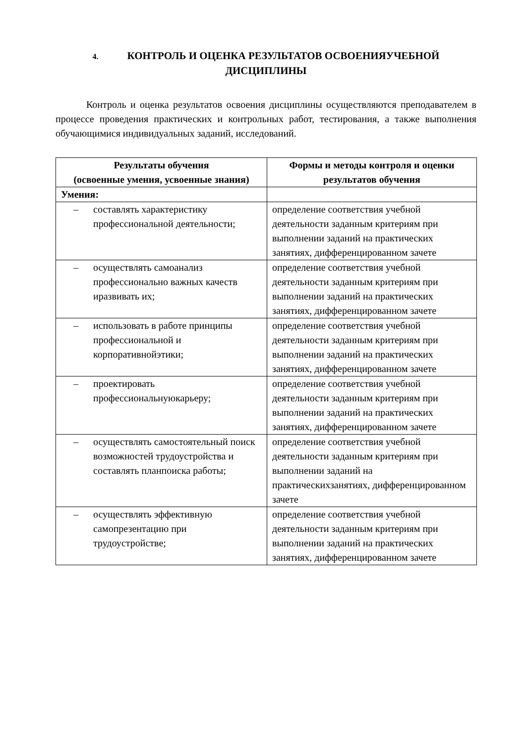4. КОНТРОЛЬ И ОЦЕНКА РЕЗУЛЬТАТОВ ОСВОЕНИЯУЧЕБНОЙ ДИСЦИПЛИНЫ
Контроль и оценка результатов освоения дисциплины осуществляются преподавателем в процессе проведения практических и контрольных работ, тестирования, а также выполнения обучающимися индивидуальных заданий, исследований.
| Результаты обучения (освоенные умения, усвоенные знания) | Формы и методы контроля и оценки результатов обучения |
| --- | --- |
| Умения: | |
| – составлять характеристику профессиональной деятельности; | определение соответствия учебной деятельности заданным критериям при выполнении заданий на практических занятиях, дифференцированном зачете |
| – осуществлять самоанализ профессионально важных качеств иразвивать их; | определение соответствия учебной деятельности заданным критериям при выполнении заданий на практических занятиях, дифференцированном зачете |
| – использовать в работе принципы профессиональной и корпоративнойэтики; | определение соответствия учебной деятельности заданным критериям при выполнении заданий на практических занятиях, дифференцированном зачете |
| – проектировать профессиональнуюкарьеру; | определение соответствия учебной деятельности заданным критериям при выполнении заданий на практических занятиях, дифференцированном зачете |
| – осуществлять самостоятельный поиск возможностей трудоустройства и составлять планпоиска работы; | определение соответствия учебной деятельности заданным критериям при выполнении заданий на практическихзанятиях, дифференцированном зачете |
| – осуществлять эффективную самопрезентацию при трудоустройстве; | определение соответствия учебной деятельности заданным критериям при выполнении заданий на практических занятиях, дифференцированном зачете |